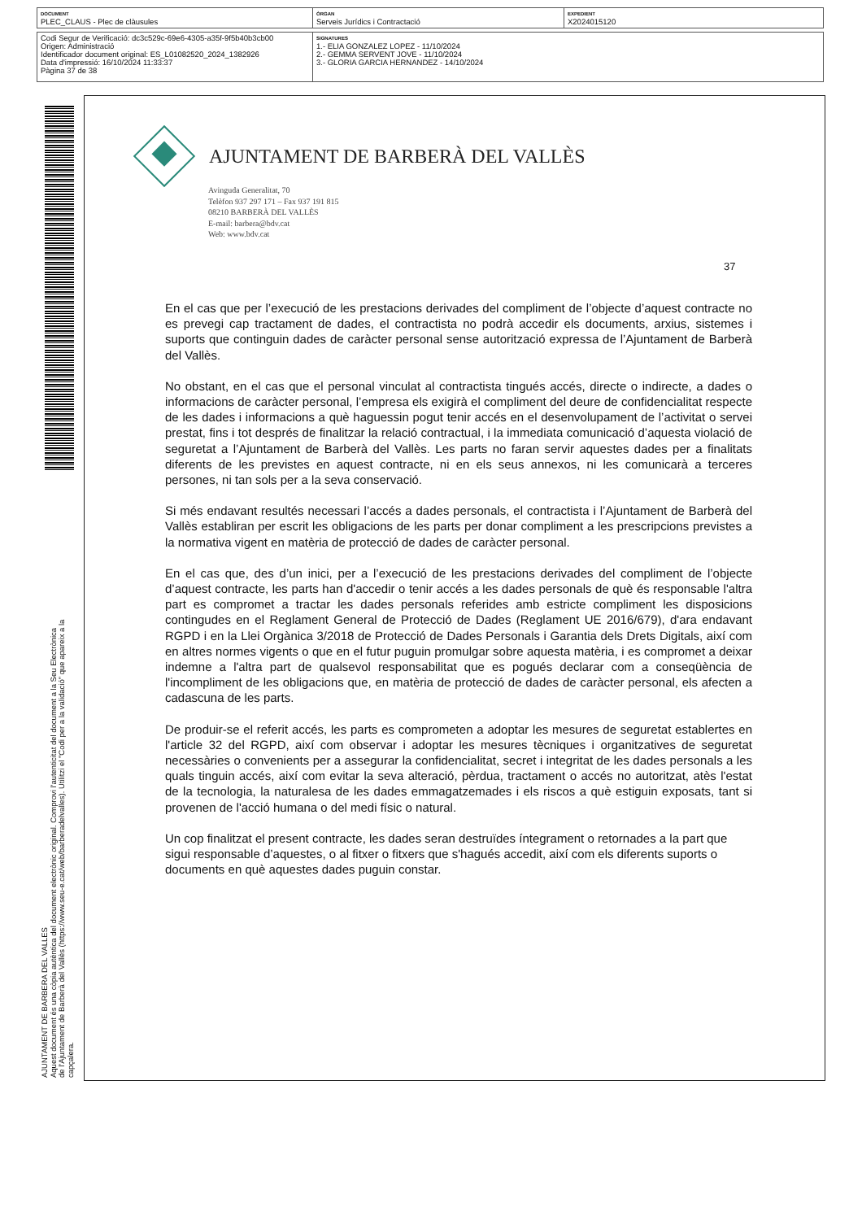| DOCUMENT PLEC_CLAUS - Plec de clàusules | ÒRGAN Serveis Jurídics i Contractació | EXPEDIENT X2024015120 |
| Codi Segur de Verificació: dc3c529c-69e6-4305-a35f-9f5b40b3cb00 Origen: Administració Identificador document original: ES_L01082520_2024_1382926 Data d'impressió: 16/10/2024 11:33:37 Pàgina 37 de 38 | SIGNATURES 1.- ELIA GONZALEZ LOPEZ - 11/10/2024 2.- GEMMA SERVENT JOVE - 11/10/2024 3.- GLORIA GARCIA HERNANDEZ - 14/10/2024 |
AJUNTAMENT DE BARBERA DEL VALLES
Aquest document és una còpia autèntica del document electrònic original. Comprovi l'autenticitat del document a la Seu Electrònica
de l'Ajuntament de Barberà del Vallès (https://www.seu-e.cat/web/barberadelvalles). Utilitzi el "Codi per a la validació" que apareix a la
capçalera.
AJUNTAMENT DE BARBERÀ DEL VALLÈS
Avinguda Generalitat, 70
Telèfon 937 297 171 – Fax 937 191 815
08210 BARBERÀ DEL VALLÈS
E-mail: barbera@bdv.cat
Web: www.bdv.cat
37
En el cas que per l’execució de les prestacions derivades del compliment de l’objecte d’aquest contracte no es prevegi cap tractament de dades, el contractista no podrà accedir els documents, arxius, sistemes i suports que continguin dades de caràcter personal sense autorització expressa de l’Ajuntament de Barberà del Vallès.
No obstant, en el cas que el personal vinculat al contractista tingués accés, directe o indirecte, a dades o informacions de caràcter personal, l’empresa els exigirà el compliment del deure de confidencialitat respecte de les dades i informacions a què haguessin pogut tenir accés en el desenvolupament de l’activitat o servei prestat, fins i tot després de finalitzar la relació contractual, i la immediata comunicació d’aquesta violació de seguretat a l’Ajuntament de Barberà del Vallès. Les parts no faran servir aquestes dades per a finalitats diferents de les previstes en aquest contracte, ni en els seus annexos, ni les comunicarà a terceres persones, ni tan sols per a la seva conservació.
Si més endavant resultés necessari l’accés a dades personals, el contractista i l’Ajuntament de Barberà del Vallès establiran per escrit les obligacions de les parts per donar compliment a les prescripcions previstes a la normativa vigent en matèria de protecció de dades de caràcter personal.
En el cas que, des d’un inici, per a l’execució de les prestacions derivades del compliment de l’objecte d’aquest contracte, les parts han d'accedir o tenir accés a les dades personals de què és responsable l'altra part es compromet a tractar les dades personals referides amb estricte compliment les disposicions contingudes en el Reglament General de Protecció de Dades (Reglament UE 2016/679), d'ara endavant RGPD i en la Llei Orgànica 3/2018 de Protecció de Dades Personals i Garantia dels Drets Digitals, així com en altres normes vigents o que en el futur puguin promulgar sobre aquesta matèria, i es compromet a deixar indemne a l'altra part de qualsevol responsabilitat que es pogués declarar com a conseqüència de l'incompliment de les obligacions que, en matèria de protecció de dades de caràcter personal, els afecten a cadascuna de les parts.
De produir-se el referit accés, les parts es comprometen a adoptar les mesures de seguretat establertes en l'article 32 del RGPD, així com observar i adoptar les mesures tècniques i organitzatives de seguretat necessàries o convenients per a assegurar la confidencialitat, secret i integritat de les dades personals a les quals tinguin accés, així com evitar la seva alteració, pèrdua, tractament o accés no autoritzat, atès l'estat de la tecnologia, la naturalesa de les dades emmagatzemades i els riscos a què estiguin exposats, tant si provenen de l'acció humana o del medi físic o natural.
Un cop finalitzat el present contracte, les dades seran destruïdes íntegrament o retornades a la part que sigui responsable d’aquestes, o al fitxer o fitxers que s'hagués accedit, així com els diferents suports o documents en què aquestes dades puguin constar.